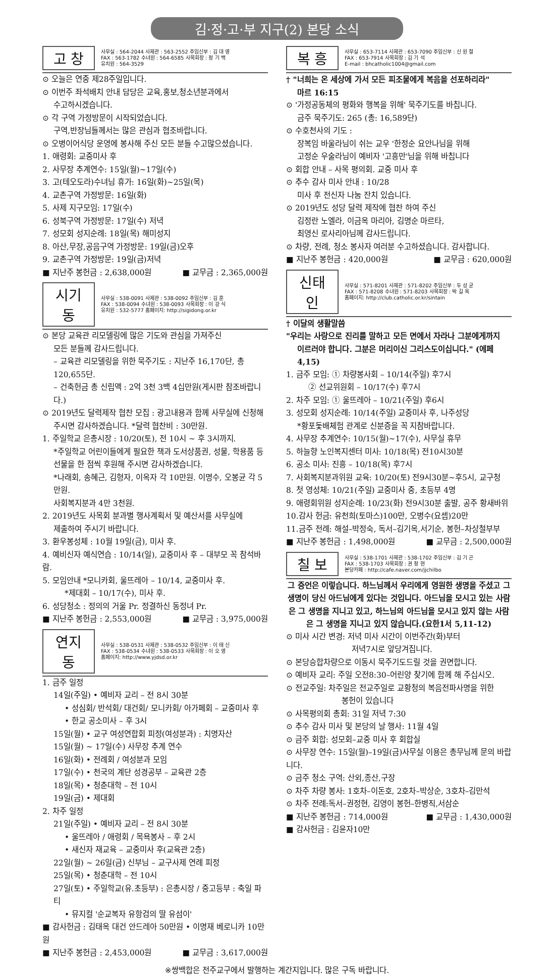김·정·고·부 지구(2) 본당 소식
고 창
사무실 : 564-2044 사제관 : 563-2552 주임신부 : 김 대 영
FAX : 563-1782 수녀원 : 564-6585 사목회장 : 정 기 백
유치원 : 564-3529
⊙ 오늘은 연중 제28주일입니다.
⊙ 이번주 좌석배치 안내 담당은 교육,홍보,청소년분과에서
수고하시겠습니다.
⊙ 각 구역 가정방문이 시작되었습니다.
구역,반장님들께서는 많은 관심과 협조바랍니다.
⊙ 오병이어식당 운영에 봉사해 주신 모든 분들 수고많으셨습니다.
1. 애령회: 교중미사 후
2. 사무장 추계연수: 15일(월)~17일(수)
3. 고(테오도라)수녀님 휴가: 16일(화)~25일(목)
4. 교촌구역 가정방문: 16일(화)
5. 사제 지구모임: 17일(수)
6. 성북구역 가정방문: 17일(수) 저녁
7. 성모회 성지순례: 18일(목) 해미성지
8. 아산,무장,공음구역 가정방문: 19일(금)오후
9. 교촌구역 가정방문: 19일(금)저녁
■ 지난주 봉헌금 : 2,638,000원 ■ 교무금 : 2,365,000원
시기동
사무실 : 538-0091 사제관 : 538-0092 주임신부 : 김 훈
FAX : 538-0094 수녀원 : 538-0093 사목회장 : 이 강 식
유치원 : 532-5777 홈페이지: http://sigidong.or.kr
⊙ 본당 교육관 리모델링에 많은 기도와 관심을 가져주신
모든 분들께 감사드립니다.
– 교육관 리모델링을 위한 묵주기도 : 지난주 16,170단, 총 120,655단.
– 건축헌금 총 신립액 : 2억 3천 3백 4십만원(게시판 참조바랍니다.)
⊙ 2019년도 달력제작 협찬 모집 : 광고내용과 함께 사무실에 신청해
주시면 감사하겠습니다. *달력 협찬비 : 30만원.
1. 주일학교 은총시장 : 10/20(토), 전 10시 ~ 후 3시까지.
*주일학교 어린이들에게 필요한 책과 도서상품권, 성물, 학용품 등
선물을 한 점씩 후원해 주시면 감사하겠습니다.
*나래회, 송혜근, 김형자, 이옥자 각 10만원. 이명수, 오봉균 각 5만원.
사회복지분과 4만 3천원.
2. 2019년도 사목회 분과별 행사계획서 및 예산서를 사무실에
제출하여 주시기 바랍니다.
3. 환우봉성체 : 10월 19일(금), 미사 후.
4. 예비신자 예식연습 : 10/14(일), 교중미사 후 – 대부모 꼭 참석바람.
5. 모임안내 *모니카회, 울뜨레아 – 10/14, 교중미사 후.
*제대회 – 10/17(수), 미사 후.
6. 성당청소 : 정의의 거울 Pr. 정결하신 동정녀 Pr.
■ 지난주 봉헌금 : 2,553,000원 ■ 교무금 : 3,975,000원
연지동
사무실 : 538-0531 사제관 : 538-0532 주임신부 : 이 태 신
FAX : 538-0534 수녀원 : 538-0533 사목회장 : 이 오 영
홈페이지: http://www.yjdsd.or.kr
1. 금주 일정
14일(주일) • 예비자 교리 – 전 8시 30분
• 성심회/ 반석회/ 대건회/ 모니카회/ 아가페회 – 교중미사 후
• 한교 공소미사 – 후 3시
15일(월) • 교구 여성연합회 피정(여성분과) : 치명자산
15일(월) ~ 17일(수) 사무장 추계 연수
16일(화) • 전례회 / 여성분과 모임
17일(수) • 천국의 계단 성경공부 – 교육관 2층
18일(목) • 청춘대학 – 전 10시
19일(금) • 제대회
2. 차주 일정
21일(주일) • 예비자 교리 – 전 8시 30분
• 울뜨레아 / 애령회 / 목욕봉사 – 후 2시
• 새신자 재교육 – 교중미사 후(교육관 2층)
22일(월) ~ 26일(금) 신부님 – 교구사제 연례 피정
25일(목) • 청춘대학 – 전 10시
27일(토) • 주일학교(유.초등부) : 은총시장 / 중고등부 : 축일 파티
• 뮤지컬 '순교복자 유항검의 딸 유섬이'
■ 감사헌금 : 김태옥 대건 안드레아 50만원 • 이명재 베로니카 10만원
■ 지난주 봉헌금 : 2,453,000원 ■ 교무금 : 3,617,000원
복 흥
사무실 : 653-7114 사제관 : 653-7090 주임신부 : 신 원 철
FAX : 653-7914 사목회장 : 김 기 석
E-mail : bhcatholic1004@gmail.com
† "너희는 온 세상에 가서 모든 피조물에게 복음을 선포하리라"
마르 16:15
⊙ '가정공동체의 평화와 행복을 위해' 묵주기도를 바칩니다.
금주 묵주기도: 265 (총: 16,589단)
⊙ 수호천사의 기도 :
장복임 바울라님이 쉬는 교우 '한정순 요안나님을 위해
고정순 우술라님이 예비자 '고흥만'님을 위해 바칩니다
⊙ 회합 안내 – 사목 평의회. 교중 미사 후
⊙ 추수 감사 미사 안내 : 10/28
미사 후 전신자 나눔 잔치 있습니다.
⊙ 2019년도 성당 달력 제작에 협찬 하여 주신
김정란 노엘라, 이금옥 마리아, 김명순 마르타,
최영신 로사리아님께 감사드립니다.
⊙ 차량, 전례, 청소 봉사자 여러분 수고하셨습니다. 감사합니다.
■ 지난주 봉헌금 : 420,000원 ■ 교무금 : 620,000원
신태인
사무실 : 571-8201 사제관 : 571-8202 주임신부 : 두 성 균
FAX : 571-8208 수녀원 : 571-8203 사목회장 : 박 길 옥
홈페이지: http://club.catholic.or.kr/sintain
† 이달의 생활말씀
"우리는 사랑으로 진리를 말하고 모든 면에서 자라나 그분에게까지
이르러야 합니다. 그분은 머리이신 그리스도이십니다." (에페4,15)
1. 금주 모임: ① 차량봉사회 – 10/14(주일) 후7시
② 선교위원회 – 10/17(수) 후7시
2. 차주 모임: ① 울뜨레아 – 10/21(주일) 후6시
3. 성모회 성지순례: 10/14(주일) 교중미사 후, 나주성당
*황포돛배체험 관계로 신분증을 꼭 지참바랍니다.
4. 사무장 추계연수: 10/15(월)~17(수), 사무실 휴무
5. 하늘향 노인복지센터 미사: 10/18(목) 전10시30분
6. 공소 미사: 진흥 – 10/18(목) 후7시
7. 사회복지분과위원 교육: 10/20(토) 전9시30분~후5시, 교구청
8. 첫 영성체: 10/21(주일) 교중미사 중, 초등부 4명
9. 애령회위원 성지순례: 10/23(화) 전9시30분 출발, 공주 황새바위
10.감사 헌금: 유천희(토마스)100만, 오병수(요셉)20만
11.금주 전례: 해설–박정숙, 독서–김기옥,서기순, 봉헌–차상철부부
■ 지난주 봉헌금 : 1,498,000원 ■ 교무금 : 2,500,000원
칠 보
사무실 : 538-1701 사제관 : 538-1702 주임신부 : 김 기 곤
FAX : 538-1703 사목회장 : 권 정 현
본당카페 : http://cafe.naver.com/jjchilbo
그 증언은 이렇습니다. 하느님께서 우리에게 영원한 생명을 주셨고 그 생명이 당신 아드님에게 있다는 것입니다. 아드님을 모시고 있는 사람은 그 생명을 지니고 있고, 하느님의 아드님을 모시고 있지 않는 사람은 그 생명을 지니고 있지 않습니다.(요한1서 5,11-12)
⊙ 미사 시간 변경: 저녁 미사 시간이 이번주간(화)부터
저녁7시로 앞당겨집니다.
⊙ 본당승합차량으로 이동시 묵주기도드릴 것을 권면합니다.
⊙ 예비자 교리: 주일 오전8:30–어린양 찾기에 함께 해 주십시오.
⊙ 전교주일: 차주일은 전교주일로 교황청의 복음전파사명을 위한
봉헌이 있습니다
⊙ 사목평의회 총회: 31일 저녁 7:30
⊙ 추수 감사 미사 및 본당의 날 행사: 11월 4일
⊙ 금주 회합: 성모회–교중 미사 후 회합실
⊙ 사무장 연수: 15일(월)–19일(금)사무실 이용은 총무님께 문의 바랍니다.
⊙ 금주 청소 구역: 산외,종산,구장
⊙ 차주 차량 봉사: 1호차–이돈호, 2호차–박상순, 3호차–김만석
⊙ 차주 전례:독서–권정현, 김영이 봉헌–한병직,서삼순
■ 지난주 봉헌금 : 714,000원 ■ 교무금 : 1,430,000원
■ 감사헌금 : 김윤자10만
※쌍백합은 전주교구에서 발행하는 계간지입니다. 많은 구독 바랍니다.